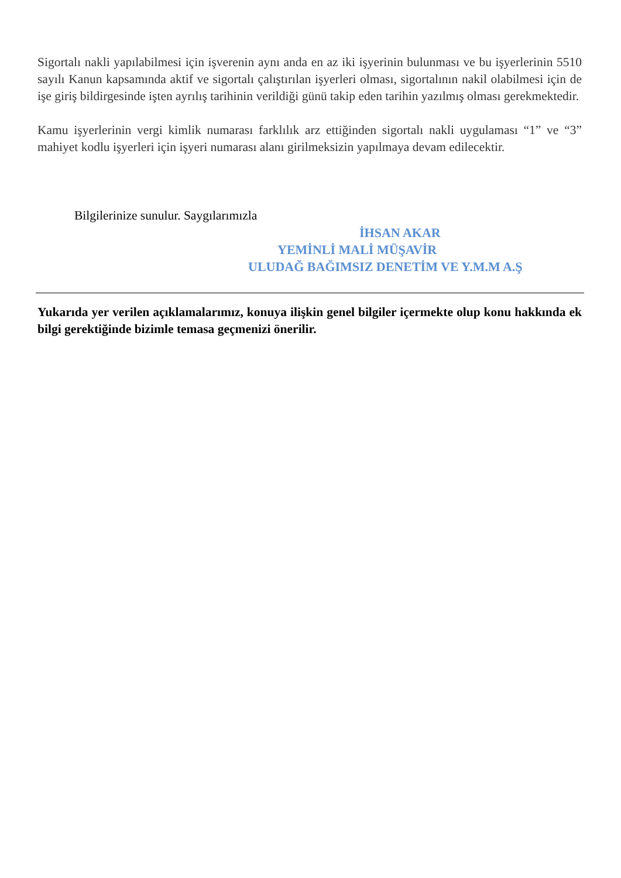Sigortalı nakli yapılabilmesi için işverenin aynı anda en az iki işyerinin bulunması ve bu işyerlerinin 5510 sayılı Kanun kapsamında aktif ve sigortalı çalıştırılan işyerleri olması, sigortalının nakil olabilmesi için de işe giriş bildirgesinde işten ayrılış tarihinin verildiği günü takip eden tarihin yazılmış olması gerekmektedir.
Kamu işyerlerinin vergi kimlik numarası farklılık arz ettiğinden sigortalı nakli uygulaması “1” ve “3” mahiyet kodlu işyerleri için işyeri numarası alanı girilmeksizin yapılmaya devam edilecektir.
Bilgilerinize sunulur. Saygılarımızla
İHSAN AKAR
YEMİNLİ MALİ MÜŞAVİR
ULUDAĞ BAĞIMSIZ DENETİM VE Y.M.M A.Ş
Yukarıda yer verilen açıklamalarımız, konuya ilişkin genel bilgiler içermekte olup konu hakkında ek bilgi gerektiğinde bizimle temasa geçmenizi önerilir.